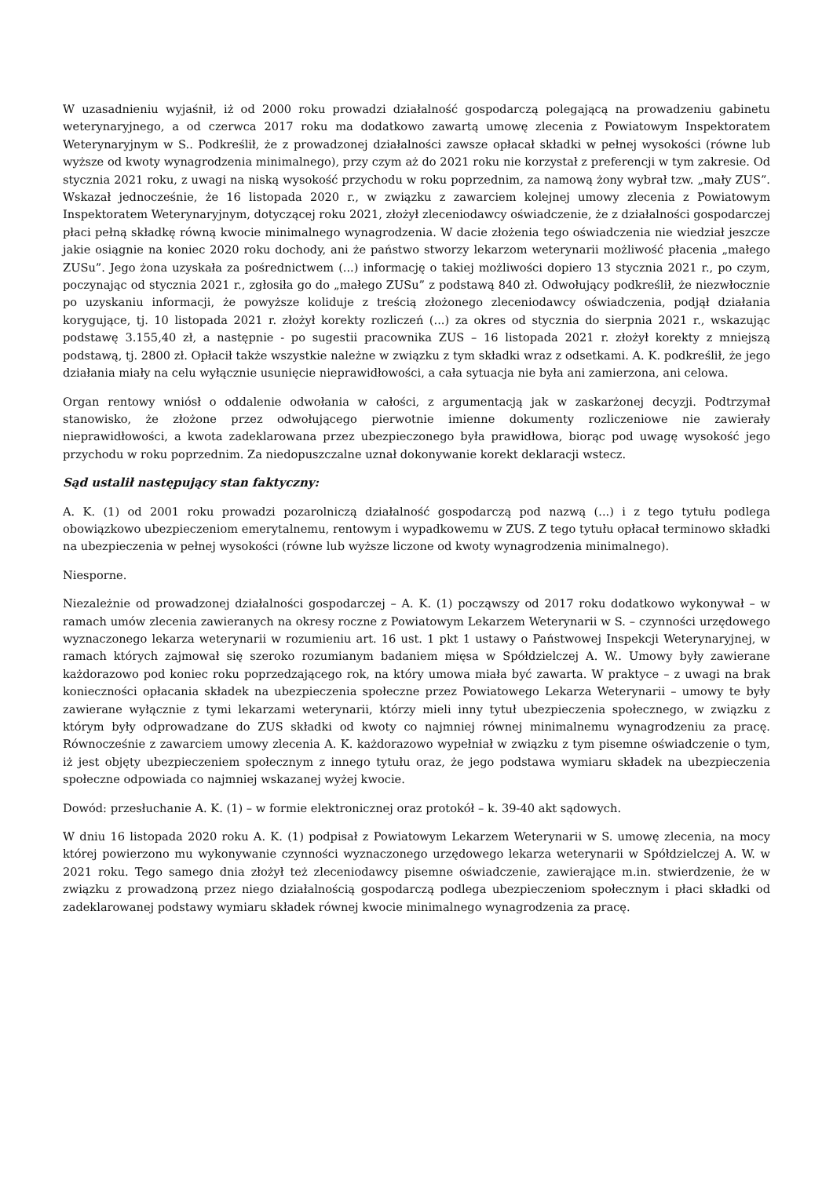W uzasadnieniu wyjaśnił, iż od 2000 roku prowadzi działalność gospodarczą polegającą na prowadzeniu gabinetu weterynaryjnego, a od czerwca 2017 roku ma dodatkowo zawartą umowę zlecenia z Powiatowym Inspektoratem Weterynaryjnym w S.. Podkreślił, że z prowadzonej działalności zawsze opłacał składki w pełnej wysokości (równe lub wyższe od kwoty wynagrodzenia minimalnego), przy czym aż do 2021 roku nie korzystał z preferencji w tym zakresie. Od stycznia 2021 roku, z uwagi na niską wysokość przychodu w roku poprzednim, za namową żony wybrał tzw. „mały ZUS”. Wskazał jednocześnie, że 16 listopada 2020 r., w związku z zawarciem kolejnej umowy zlecenia z Powiatowym Inspektoratem Weterynaryjnym, dotyczącej roku 2021, złożył zleceniodawcy oświadczenie, że z działalności gospodarczej płaci pełną składkę równą kwocie minimalnego wynagrodzenia. W dacie złożenia tego oświadczenia nie wiedział jeszcze jakie osiągnie na koniec 2020 roku dochody, ani że państwo stworzy lekarzom weterynarii możliwość płacenia „małego ZUSu”. Jego żona uzyskała za pośrednictwem (...) informację o takiej możliwości dopiero 13 stycznia 2021 r., po czym, poczynając od stycznia 2021 r., zgłosiła go do „małego ZUSu” z podstawą 840 zł. Odwołujący podkreślił, że niezwłocznie po uzyskaniu informacji, że powyższe koliduje z treścią złożonego zleceniodawcy oświadczenia, podjął działania korygujące, tj. 10 listopada 2021 r. złożył korekty rozliczeń (...) za okres od stycznia do sierpnia 2021 r., wskazując podstawę 3.155,40 zł, a następnie - po sugestii pracownika ZUS – 16 listopada 2021 r. złożył korekty z mniejszą podstawą, tj. 2800 zł. Opłacił także wszystkie należne w związku z tym składki wraz z odsetkami. A. K. podkreślił, że jego działania miały na celu wyłącznie usunięcie nieprawidłowości, a cała sytuacja nie była ani zamierzona, ani celowa.
Organ rentowy wniósł o oddalenie odwołania w całości, z argumentacją jak w zaskarżonej decyzji. Podtrzymał stanowisko, że złożone przez odwołującego pierwotnie imienne dokumenty rozliczeniowe nie zawierały nieprawidłowości, a kwota zadeklarowana przez ubezpieczonego była prawidłowa, biorąc pod uwagę wysokość jego przychodu w roku poprzednim. Za niedopuszczalne uznał dokonywanie korekt deklaracji wstecz.
Sąd ustalił następujący stan faktyczny:
A. K. (1) od 2001 roku prowadzi pozarolniczą działalność gospodarczą pod nazwą (...) i z tego tytułu podlega obowiązkowo ubezpieczeniom emerytalnemu, rentowym i wypadkowemu w ZUS. Z tego tytułu opłacał terminowo składki na ubezpieczenia w pełnej wysokości (równe lub wyższe liczone od kwoty wynagrodzenia minimalnego).
Niesporne.
Niezależnie od prowadzonej działalności gospodarczej – A. K. (1) począwszy od 2017 roku dodatkowo wykonywał – w ramach umów zlecenia zawieranych na okresy roczne z Powiatowym Lekarzem Weterynarii w S. – czynności urzędowego wyznaczonego lekarza weterynarii w rozumieniu art. 16 ust. 1 pkt 1 ustawy o Państwowej Inspekcji Weterynaryjnej, w ramach których zajmował się szeroko rozumianym badaniem mięsa w Spółdzielczej A. W.. Umowy były zawierane każdorazowo pod koniec roku poprzedzającego rok, na który umowa miała być zawarta. W praktyce – z uwagi na brak konieczności opłacania składek na ubezpieczenia społeczne przez Powiatowego Lekarza Weterynarii – umowy te były zawierane wyłącznie z tymi lekarzami weterynarii, którzy mieli inny tytuł ubezpieczenia społecznego, w związku z którym były odprowadzane do ZUS składki od kwoty co najmniej równej minimalnemu wynagrodzeniu za pracę. Równocześnie z zawarciem umowy zlecenia A. K. każdorazowo wypełniał w związku z tym pisemne oświadczenie o tym, iż jest objęty ubezpieczeniem społecznym z innego tytułu oraz, że jego podstawa wymiaru składek na ubezpieczenia społeczne odpowiada co najmniej wskazanej wyżej kwocie.
Dowód: przesłuchanie A. K. (1) – w formie elektronicznej oraz protokół – k. 39-40 akt sądowych.
W dniu 16 listopada 2020 roku A. K. (1) podpisał z Powiatowym Lekarzem Weterynarii w S. umowę zlecenia, na mocy której powierzono mu wykonywanie czynności wyznaczonego urzędowego lekarza weterynarii w Spółdzielczej A. W. w 2021 roku. Tego samego dnia złożył też zleceniodawcy pisemne oświadczenie, zawierające m.in. stwierdzenie, że w związku z prowadzoną przez niego działalnością gospodarczą podlega ubezpieczeniom społecznym i płaci składki od zadeklarowanej podstawy wymiaru składek równej kwocie minimalnego wynagrodzenia za pracę.